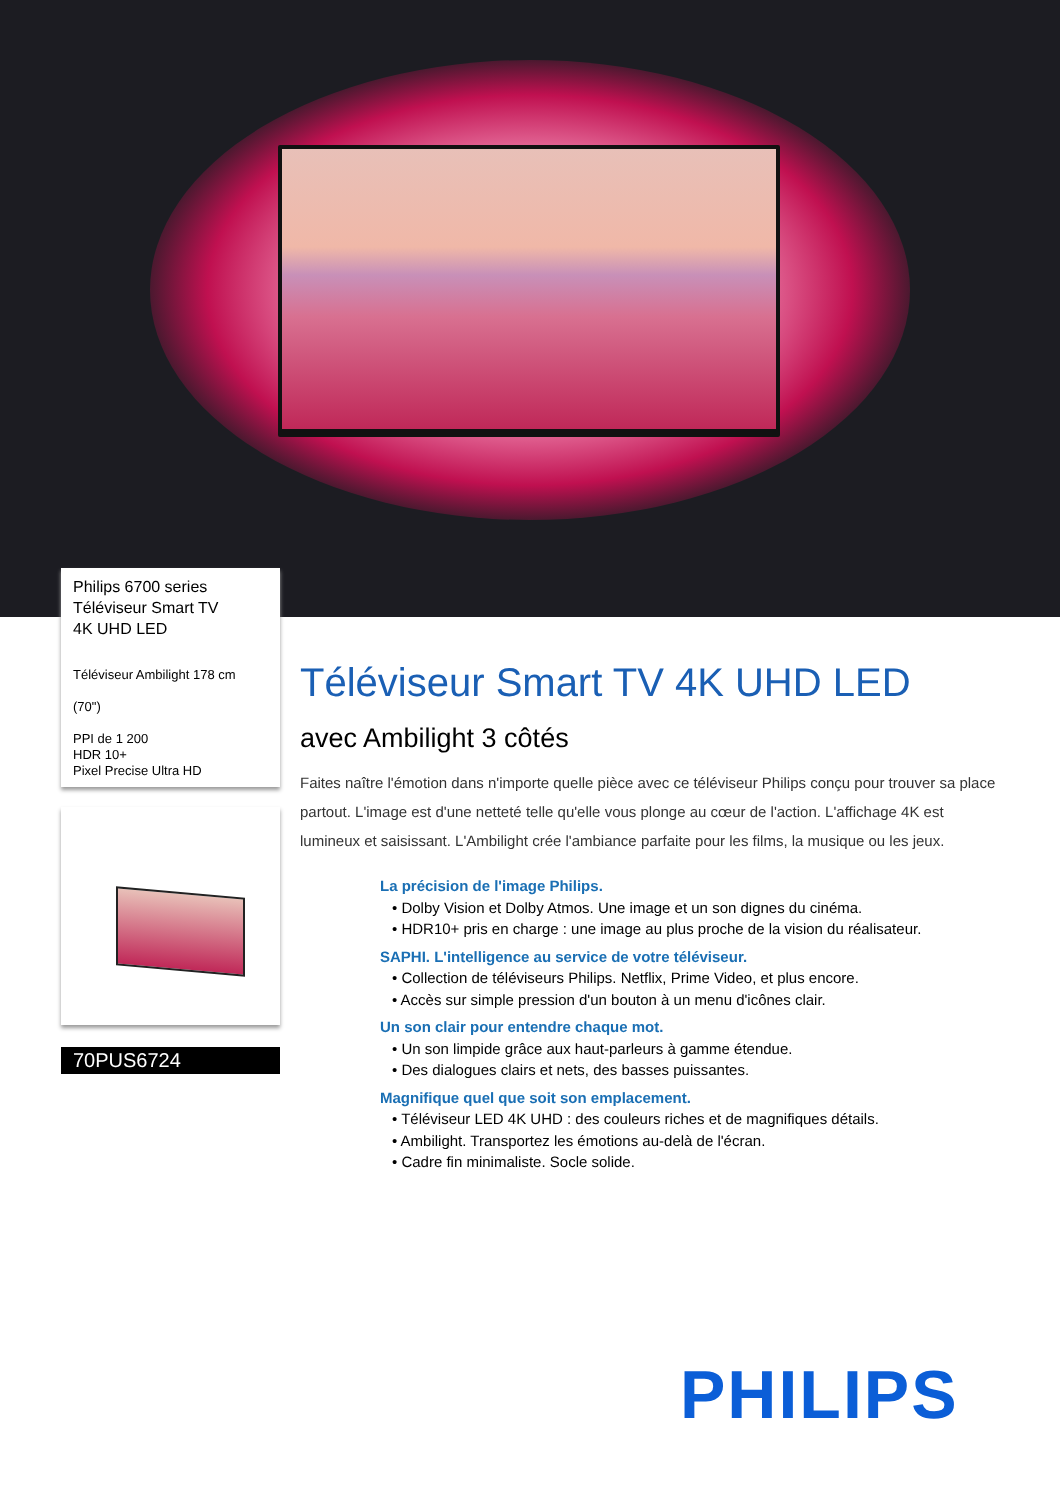Philips 6700 series
Téléviseur Smart TV
4K UHD LED
Téléviseur Ambilight 178 cm
(70")
PPI de 1 200
HDR 10+
Pixel Precise Ultra HD
70PUS6724
Téléviseur Smart TV 4K UHD LED
avec Ambilight 3 côtés
Faites naître l'émotion dans n'importe quelle pièce avec ce téléviseur Philips conçu pour trouver sa place partout. L'image est d'une netteté telle qu'elle vous plonge au cœur de l'action. L'affichage 4K est lumineux et saisissant. L'Ambilight crée l'ambiance parfaite pour les films, la musique ou les jeux.
La précision de l'image Philips.
• Dolby Vision et Dolby Atmos. Une image et un son dignes du cinéma.
• HDR10+ pris en charge : une image au plus proche de la vision du réalisateur.
SAPHI. L'intelligence au service de votre téléviseur.
• Collection de téléviseurs Philips. Netflix, Prime Video, et plus encore.
• Accès sur simple pression d'un bouton à un menu d'icônes clair.
Un son clair pour entendre chaque mot.
• Un son limpide grâce aux haut-parleurs à gamme étendue.
• Des dialogues clairs et nets, des basses puissantes.
Magnifique quel que soit son emplacement.
• Téléviseur LED 4K UHD : des couleurs riches et de magnifiques détails.
• Ambilight. Transportez les émotions au-delà de l'écran.
• Cadre fin minimaliste. Socle solide.
PHILIPS